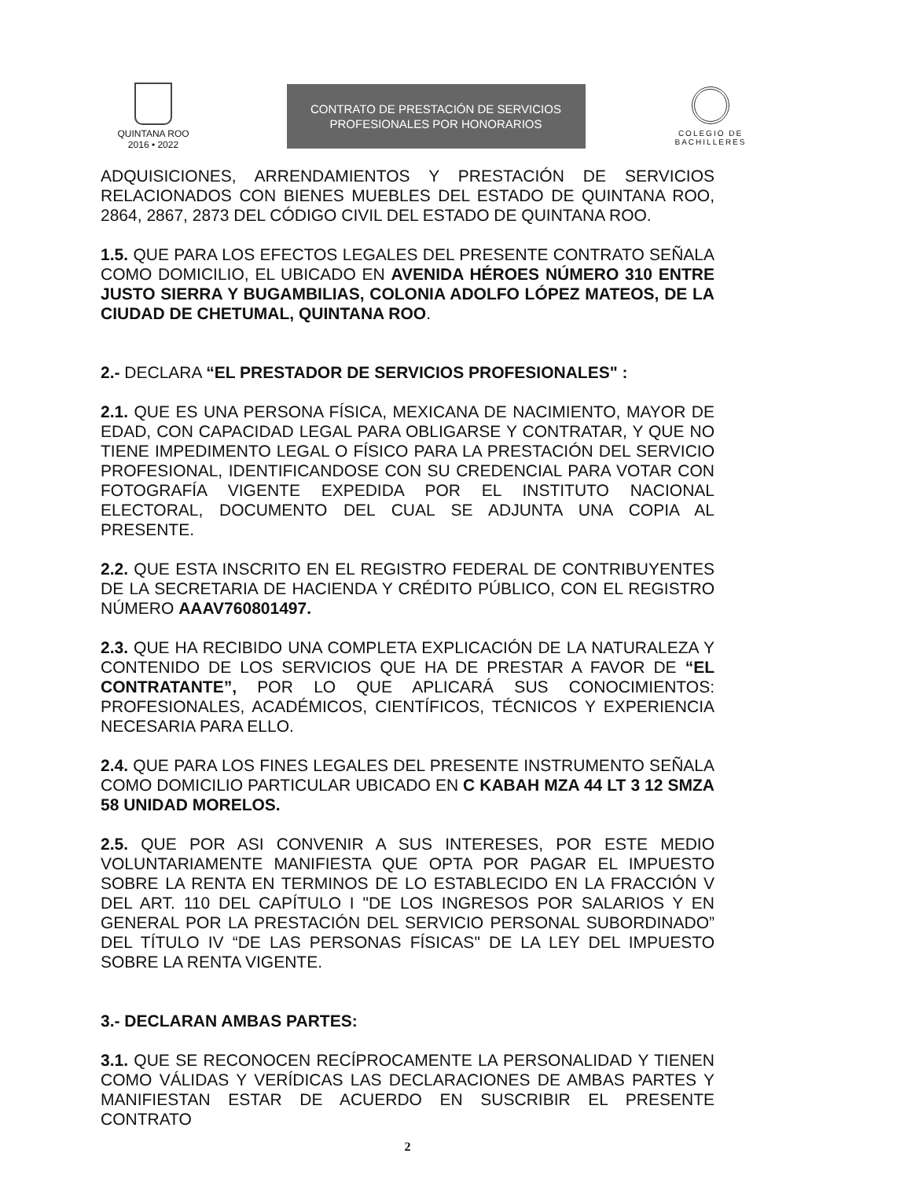QUINTANA ROO
2016 • 2022
CONTRATO DE PRESTACIÓN DE SERVICIOS
PROFESIONALES POR HONORARIOS
COLEGIO DE
BACHILLERES
ADQUISICIONES, ARRENDAMIENTOS Y PRESTACIÓN DE SERVICIOS RELACIONADOS CON BIENES MUEBLES DEL ESTADO DE QUINTANA ROO, 2864, 2867, 2873 DEL CÓDIGO CIVIL DEL ESTADO DE QUINTANA ROO.
1.5. QUE PARA LOS EFECTOS LEGALES DEL PRESENTE CONTRATO SEÑALA COMO DOMICILIO, EL UBICADO EN AVENIDA HÉROES NÚMERO 310 ENTRE JUSTO SIERRA Y BUGAMBILIAS, COLONIA ADOLFO LÓPEZ MATEOS, DE LA CIUDAD DE CHETUMAL, QUINTANA ROO.
2.- DECLARA “EL PRESTADOR DE SERVICIOS PROFESIONALES" :
2.1. QUE ES UNA PERSONA FÍSICA, MEXICANA DE NACIMIENTO, MAYOR DE EDAD, CON CAPACIDAD LEGAL PARA OBLIGARSE Y CONTRATAR, Y QUE NO TIENE IMPEDIMENTO LEGAL O FÍSICO PARA LA PRESTACIÓN DEL SERVICIO PROFESIONAL, IDENTIFICANDOSE CON SU CREDENCIAL PARA VOTAR CON FOTOGRAFÍA VIGENTE EXPEDIDA POR EL INSTITUTO NACIONAL ELECTORAL, DOCUMENTO DEL CUAL SE ADJUNTA UNA COPIA AL PRESENTE.
2.2. QUE ESTA INSCRITO EN EL REGISTRO FEDERAL DE CONTRIBUYENTES DE LA SECRETARIA DE HACIENDA Y CRÉDITO PÚBLICO, CON EL REGISTRO NÚMERO AAAV760801497.
2.3. QUE HA RECIBIDO UNA COMPLETA EXPLICACIÓN DE LA NATURALEZA Y CONTENIDO DE LOS SERVICIOS QUE HA DE PRESTAR A FAVOR DE “EL CONTRATANTE”, POR LO QUE APLICARÁ SUS CONOCIMIENTOS: PROFESIONALES, ACADÉMICOS, CIENTÍFICOS, TÉCNICOS Y EXPERIENCIA NECESARIA PARA ELLO.
2.4. QUE PARA LOS FINES LEGALES DEL PRESENTE INSTRUMENTO SEÑALA COMO DOMICILIO PARTICULAR UBICADO EN C KABAH MZA 44 LT 3 12 SMZA 58 UNIDAD MORELOS.
2.5. QUE POR ASI CONVENIR A SUS INTERESES, POR ESTE MEDIO VOLUNTARIAMENTE MANIFIESTA QUE OPTA POR PAGAR EL IMPUESTO SOBRE LA RENTA EN TERMINOS DE LO ESTABLECIDO EN LA FRACCIÓN V DEL ART. 110 DEL CAPÍTULO I "DE LOS INGRESOS POR SALARIOS Y EN GENERAL POR LA PRESTACIÓN DEL SERVICIO PERSONAL SUBORDINADO” DEL TÍTULO IV “DE LAS PERSONAS FÍSICAS" DE LA LEY DEL IMPUESTO SOBRE LA RENTA VIGENTE.
3.- DECLARAN AMBAS PARTES:
3.1. QUE SE RECONOCEN RECÍPROCAMENTE LA PERSONALIDAD Y TIENEN COMO VÁLIDAS Y VERÍDICAS LAS DECLARACIONES DE AMBAS PARTES Y MANIFIESTAN ESTAR DE ACUERDO EN SUSCRIBIR EL PRESENTE CONTRATO
2